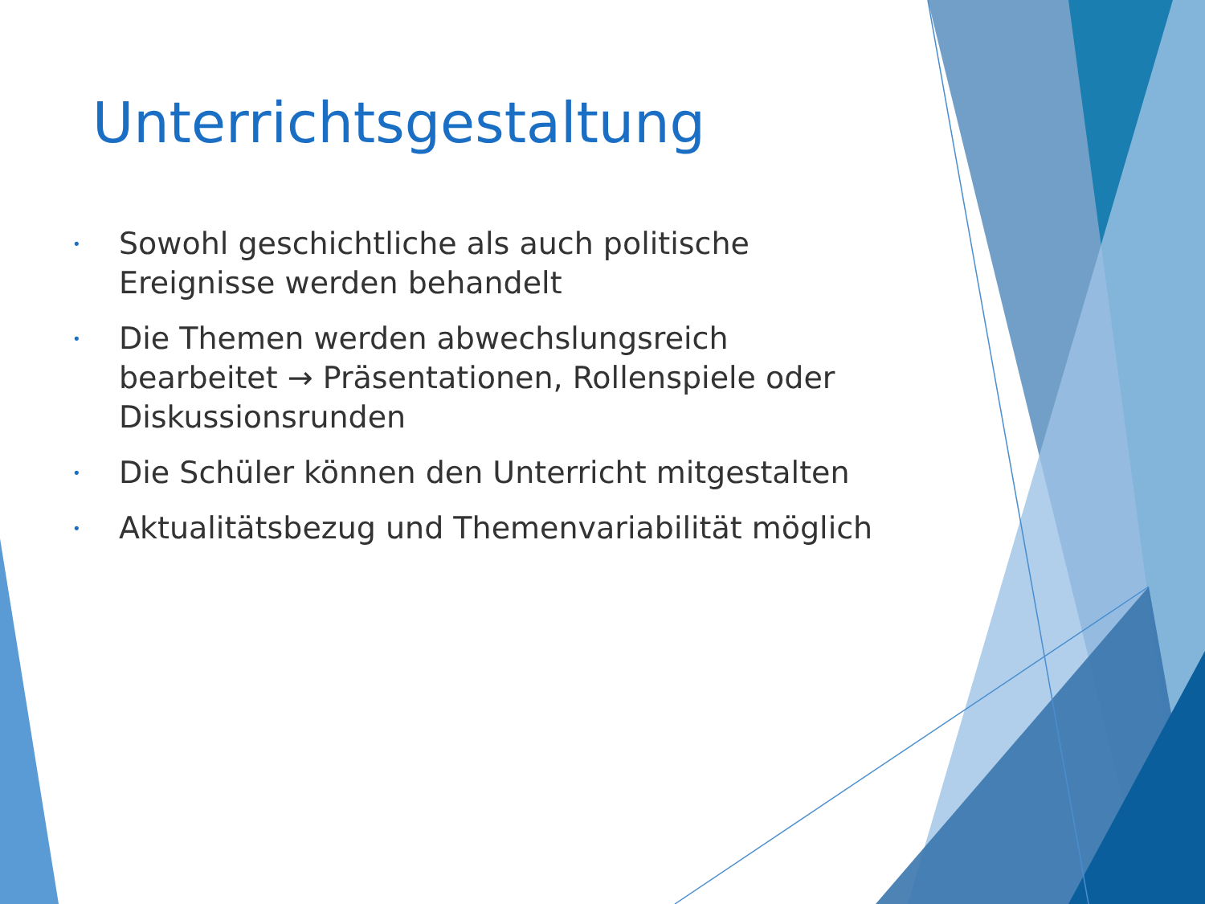Unterrichtsgestaltung
• Sowohl geschichtliche als auch politische Ereignisse werden behandelt
• Die Themen werden abwechslungsreich bearbeitet → Präsentationen, Rollenspiele oder Diskussionsrunden
• Die Schüler können den Unterricht mitgestalten
• Aktualitätsbezug und Themenvariabilität möglich